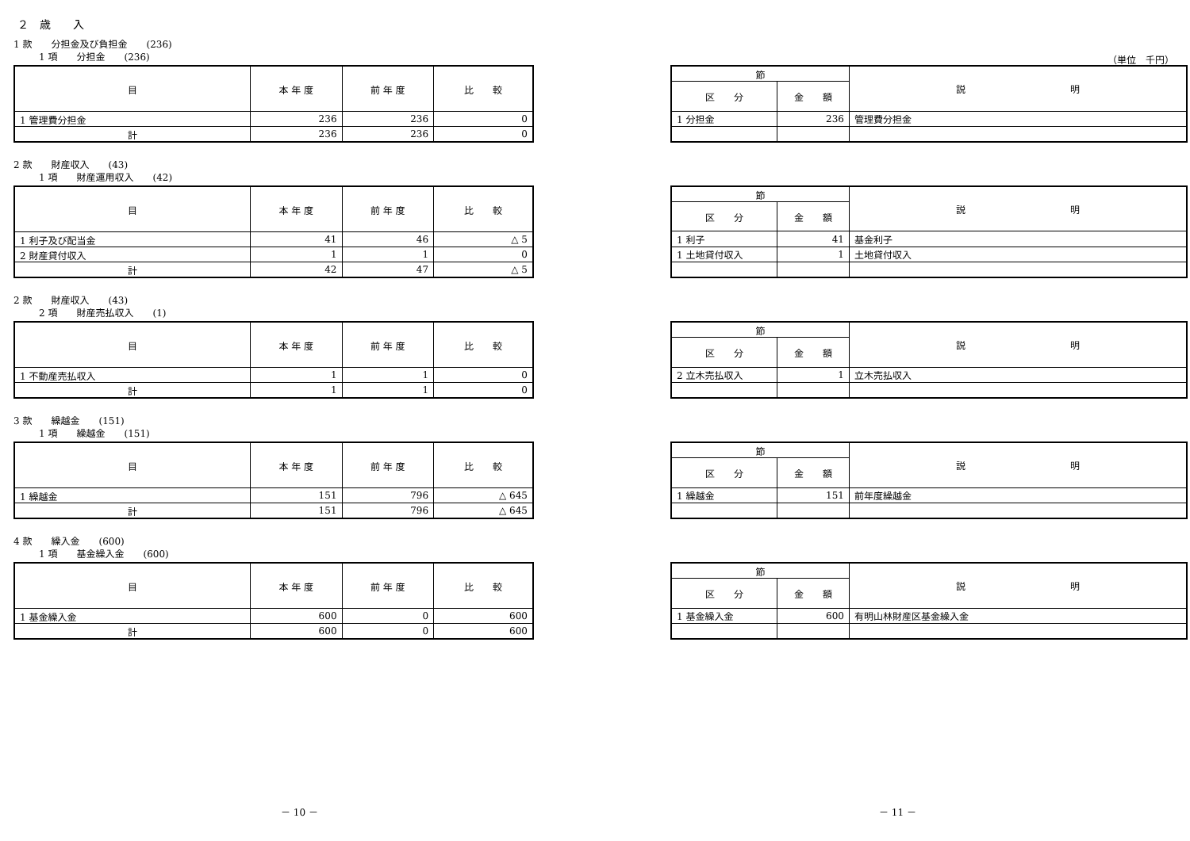２　歳　　入
（単位　千円）
1 款　　分担金及び負担金　　(236)
1 項　　分担金　　(236)
| 目 | 本 年 度 | 前 年 度 | 比 較 |
| --- | --- | --- | --- |
| 1 管理費分担金 | 236 | 236 | 0 |
| 計 | 236 | 236 | 0 |
| 節 | | 説 明 |
| --- | --- | --- |
| 区 分 | 金 額 | |
| 1 分担金 | 236 | 管理費分担金 |
2 款　　財産収入　　(43)
1 項　　財産運用収入　　(42)
| 目 | 本 年 度 | 前 年 度 | 比 較 |
| --- | --- | --- | --- |
| 1 利子及び配当金 | 41 | 46 | △ 5 |
| 2 財産貸付収入 | 1 | 1 | 0 |
| 計 | 42 | 47 | △ 5 |
| 節 | | 説 明 |
| --- | --- | --- |
| 区 分 | 金 額 | |
| 1 利子 | 41 | 基金利子 |
| 1 土地貸付収入 | 1 | 土地貸付収入 |
2 款　　財産収入　　(43)
2 項　　財産売払収入　　(1)
| 目 | 本 年 度 | 前 年 度 | 比 較 |
| --- | --- | --- | --- |
| 1 不動産売払収入 | 1 | 1 | 0 |
| 計 | 1 | 1 | 0 |
| 節 | | 説 明 |
| --- | --- | --- |
| 区 分 | 金 額 | |
| 2 立木売払収入 | 1 | 立木売払収入 |
3 款　　繰越金　　(151)
1 項　　繰越金　　(151)
| 目 | 本 年 度 | 前 年 度 | 比 較 |
| --- | --- | --- | --- |
| 1 繰越金 | 151 | 796 | △ 645 |
| 計 | 151 | 796 | △ 645 |
| 節 | | 説 明 |
| --- | --- | --- |
| 区 分 | 金 額 | |
| 1 繰越金 | 151 | 前年度繰越金 |
4 款　　繰入金　　(600)
1 項　　基金繰入金　　(600)
| 目 | 本 年 度 | 前 年 度 | 比 較 |
| --- | --- | --- | --- |
| 1 基金繰入金 | 600 | 0 | 600 |
| 計 | 600 | 0 | 600 |
| 節 | | 説 明 |
| --- | --- | --- |
| 区 分 | 金 額 | |
| 1 基金繰入金 | 600 | 有明山林財産区基金繰入金 |
－ 10 － － 11 －